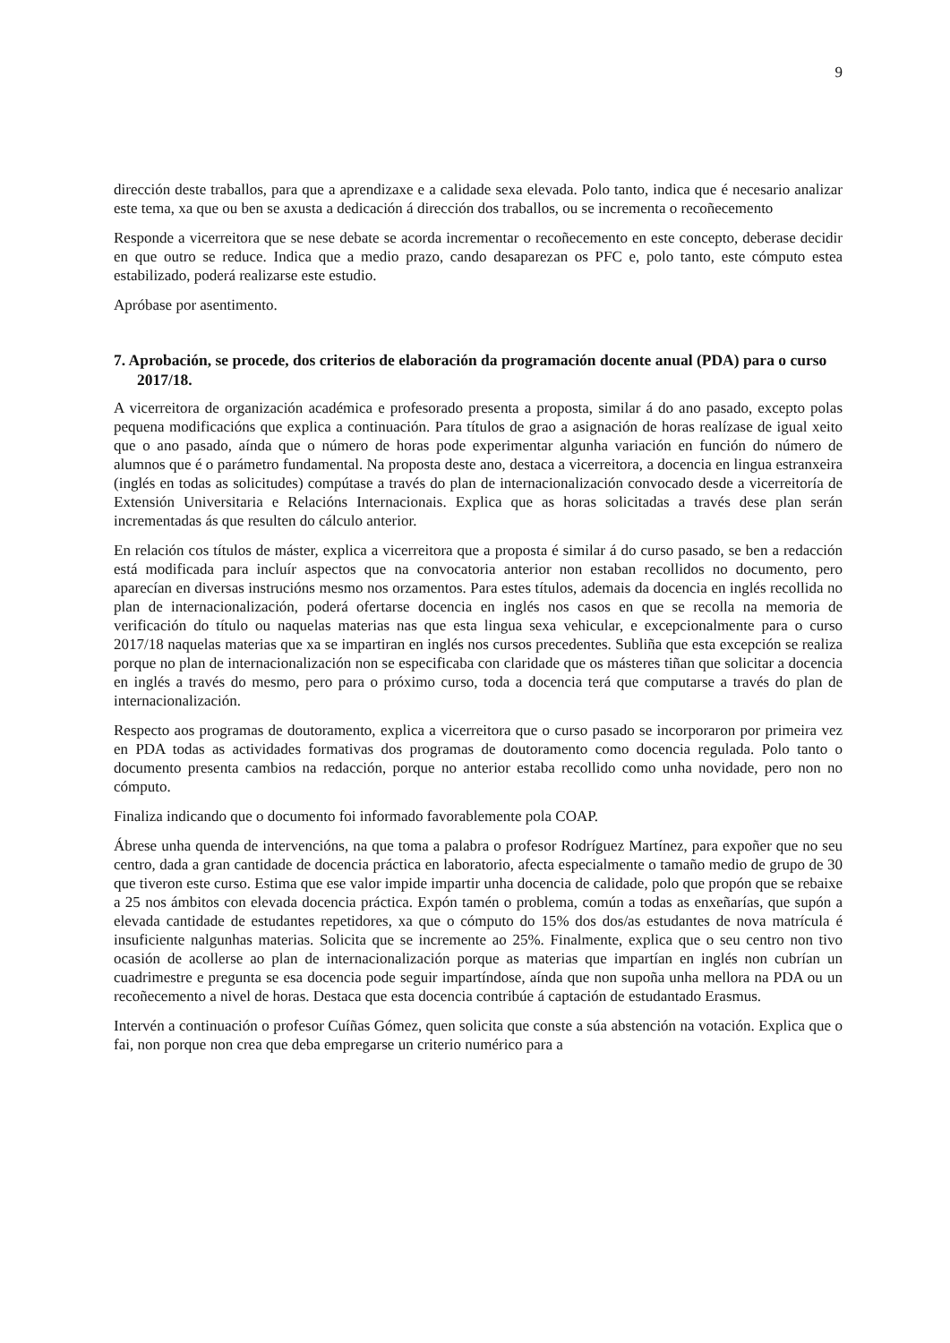9
dirección deste traballos, para que a aprendizaxe e a calidade sexa elevada. Polo tanto, indica que é necesario analizar este tema, xa que ou ben se axusta a dedicación á dirección dos traballos, ou se incrementa o recoñecemento
Responde a vicerreitora que se nese debate se acorda incrementar o recoñecemento en este concepto, deberase decidir en que outro se reduce. Indica que a medio prazo, cando desaparezan os PFC e, polo tanto, este cómputo estea estabilizado, poderá realizarse este estudio.
Apróbase por asentimento.
7. Aprobación, se procede, dos criterios de elaboración da programación docente anual (PDA) para o curso 2017/18.
A vicerreitora de organización académica e profesorado presenta a proposta, similar á do ano pasado, excepto polas pequena modificacións que explica a continuación. Para títulos de grao a asignación de horas realízase de igual xeito que o ano pasado, aínda que o número de horas pode experimentar algunha variación en función do número de alumnos que é o parámetro fundamental. Na proposta deste ano, destaca a vicerreitora, a docencia en lingua estranxeira (inglés en todas as solicitudes) compútase a través do plan de internacionalización convocado desde a vicerreitoría de Extensión Universitaria e Relacións Internacionais. Explica que as horas solicitadas a través dese plan serán incrementadas ás que resulten do cálculo anterior.
En relación cos títulos de máster, explica a vicerreitora que a proposta é similar á do curso pasado, se ben a redacción está modificada para incluír aspectos que na convocatoria anterior non estaban recollidos no documento, pero aparecían en diversas instrucións mesmo nos orzamentos. Para estes títulos, ademais da docencia en inglés recollida no plan de internacionalización, poderá ofertarse docencia en inglés nos casos en que se recolla na memoria de verificación do título ou naquelas materias nas que esta lingua sexa vehicular, e excepcionalmente para o curso 2017/18 naquelas materias que xa se impartiran en inglés nos cursos precedentes. Subliña que esta excepción se realiza porque no plan de internacionalización non se especificaba con claridade que os másteres tiñan que solicitar a docencia en inglés a través do mesmo, pero para o próximo curso, toda a docencia terá que computarse a través do plan de internacionalización.
Respecto aos programas de doutoramento, explica a vicerreitora que o curso pasado se incorporaron por primeira vez en PDA todas as actividades formativas dos programas de doutoramento como docencia regulada. Polo tanto o documento presenta cambios na redacción, porque no anterior estaba recollido como unha novidade, pero non no cómputo.
Finaliza indicando que o documento foi informado favorablemente pola COAP.
Ábrese unha quenda de intervencións, na que toma a palabra o profesor Rodríguez Martínez, para expoñer que no seu centro, dada a gran cantidade de docencia práctica en laboratorio, afecta especialmente o tamaño medio de grupo de 30 que tiveron este curso. Estima que ese valor impide impartir unha docencia de calidade, polo que propón que se rebaixe a 25 nos ámbitos con elevada docencia práctica. Expón tamén o problema, común a todas as enxeñarías, que supón a elevada cantidade de estudantes repetidores, xa que o cómputo do 15% dos dos/as estudantes de nova matrícula é insuficiente nalgunhas materias. Solicita que se incremente ao 25%. Finalmente, explica que o seu centro non tivo ocasión de acollerse ao plan de internacionalización porque as materias que impartían en inglés non cubrían un cuadrimestre e pregunta se esa docencia pode seguir impartíndose, aínda que non supoña unha mellora na PDA ou un recoñecemento a nivel de horas. Destaca que esta docencia contribúe á captación de estudantado Erasmus.
Intervén a continuación o profesor Cuíñas Gómez, quen solicita que conste a súa abstención na votación. Explica que o fai, non porque non crea que deba empregarse un criterio numérico para a